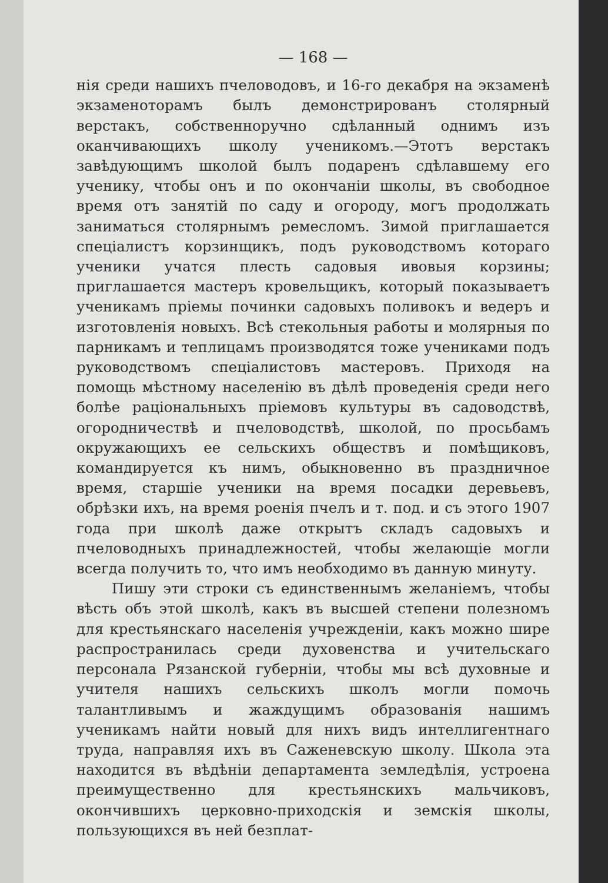— 168 —
нія среди нашихъ пчеловодовъ, и 16-го декабря на экзаменѣ экзаменоторамъ былъ демонстрированъ столярный верстакъ, собственноручно сдѣланный однимъ изъ оканчивающихъ школу ученикомъ.—Этотъ верстакъ завѣдующимъ школой былъ подаренъ сдѣлавшему его ученику, чтобы онъ и по окончаніи школы, въ свободное время отъ занятій по саду и огороду, могъ продолжать заниматься столярнымъ ремесломъ. Зимой приглашается спеціалистъ корзинщикъ, подъ руководствомъ котораго ученики учатся плесть садовыя ивовыя корзины; приглашается мастеръ кровельщикъ, который показываетъ ученикамъ пріемы починки садовыхъ поливокъ и ведеръ и изготовленія новыхъ. Всѣ стекольныя работы и молярныя по парникамъ и теплицамъ производятся тоже учениками подъ руководствомъ спеціалистовъ мастеровъ. Приходя на помощь мѣстному населенію въ дѣлѣ проведенія среди него болѣе раціональныхъ пріемовъ культуры въ садоводствѣ, огородничествѣ и пчеловодствѣ, школой, по просьбамъ окружающихъ ее сельскихъ обществъ и помѣщиковъ, командируется къ нимъ, обыкновенно въ праздничное время, старшіе ученики на время посадки деревьевъ, обрѣзки ихъ, на время роенія пчелъ и т. под. и съ этого 1907 года при школѣ даже открытъ складъ садовыхъ и пчеловодныхъ принадлежностей, чтобы желающіе могли всегда получить то, что имъ необходимо въ данную минуту.
Пишу эти строки съ единственнымъ желаніемъ, чтобы вѣсть объ этой школѣ, какъ въ высшей степени полезномъ для крестьянскаго населенія учрежденіи, какъ можно шире распространилась среди духовенства и учительскаго персонала Рязанской губерніи, чтобы мы всѣ духовные и учителя нашихъ сельскихъ школъ могли помочь талантливымъ и жаждущимъ образованія нашимъ ученикамъ найти новый для нихъ видъ интеллигентнаго труда, направляя ихъ въ Саженевскую школу. Школа эта находится въ вѣдѣніи департамента земледѣлія, устроена преимущественно для крестьянскихъ мальчиковъ, окончившихъ церковно-приходскія и земскія школы, пользующихся въ ней безплат-